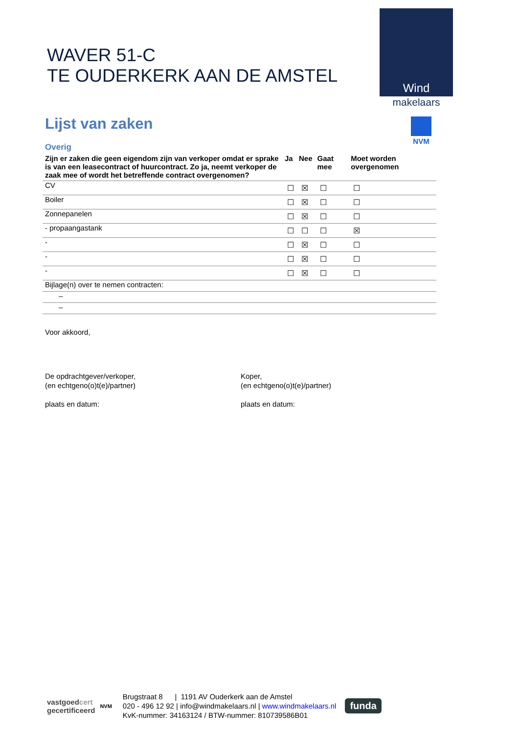WAVER 51-C
TE OUDERKERK AAN DE AMSTEL
Wind
makelaars
NVM
Lijst van zaken
Overig
| Zijn er zaken die geen eigendom zijn van verkoper omdat er sprake is van een leasecontract of huurcontract. Zo ja, neemt verkoper de zaak mee of wordt het betreffende contract overgenomen? | Ja | Nee | Gaat mee | Moet worden overgenomen |
| --- | --- | --- | --- | --- |
| CV | ☐ | ☒ | ☐ | ☐ |
| Boiler | ☐ | ☒ | ☐ | ☐ |
| Zonnepanelen | ☐ | ☒ | ☐ | ☐ |
| - propaangastank | ☐ | ☐ | ☐ | ☒ |
| - | ☐ | ☒ | ☐ | ☐ |
| - | ☐ | ☒ | ☐ | ☐ |
| - | ☐ | ☒ | ☐ | ☐ |
| Bijlage(n) over te nemen contracten: | | | | |
| – | | | | |
| – | | | | |
Voor akkoord,
De opdrachtgever/verkoper,
(en echtgeno(o)t(e)/partner)
plaats en datum:
Koper,
(en echtgeno(o)t(e)/partner)
plaats en datum:
vastgoedcert
gecertificeerd
NVM
Brugstraat 8 | 1191 AV Ouderkerk aan de Amstel
020 - 496 12 92 | info@windmakelaars.nl | www.windmakelaars.nl
KvK-nummer: 34163124 / BTW-nummer: 810739586B01
funda